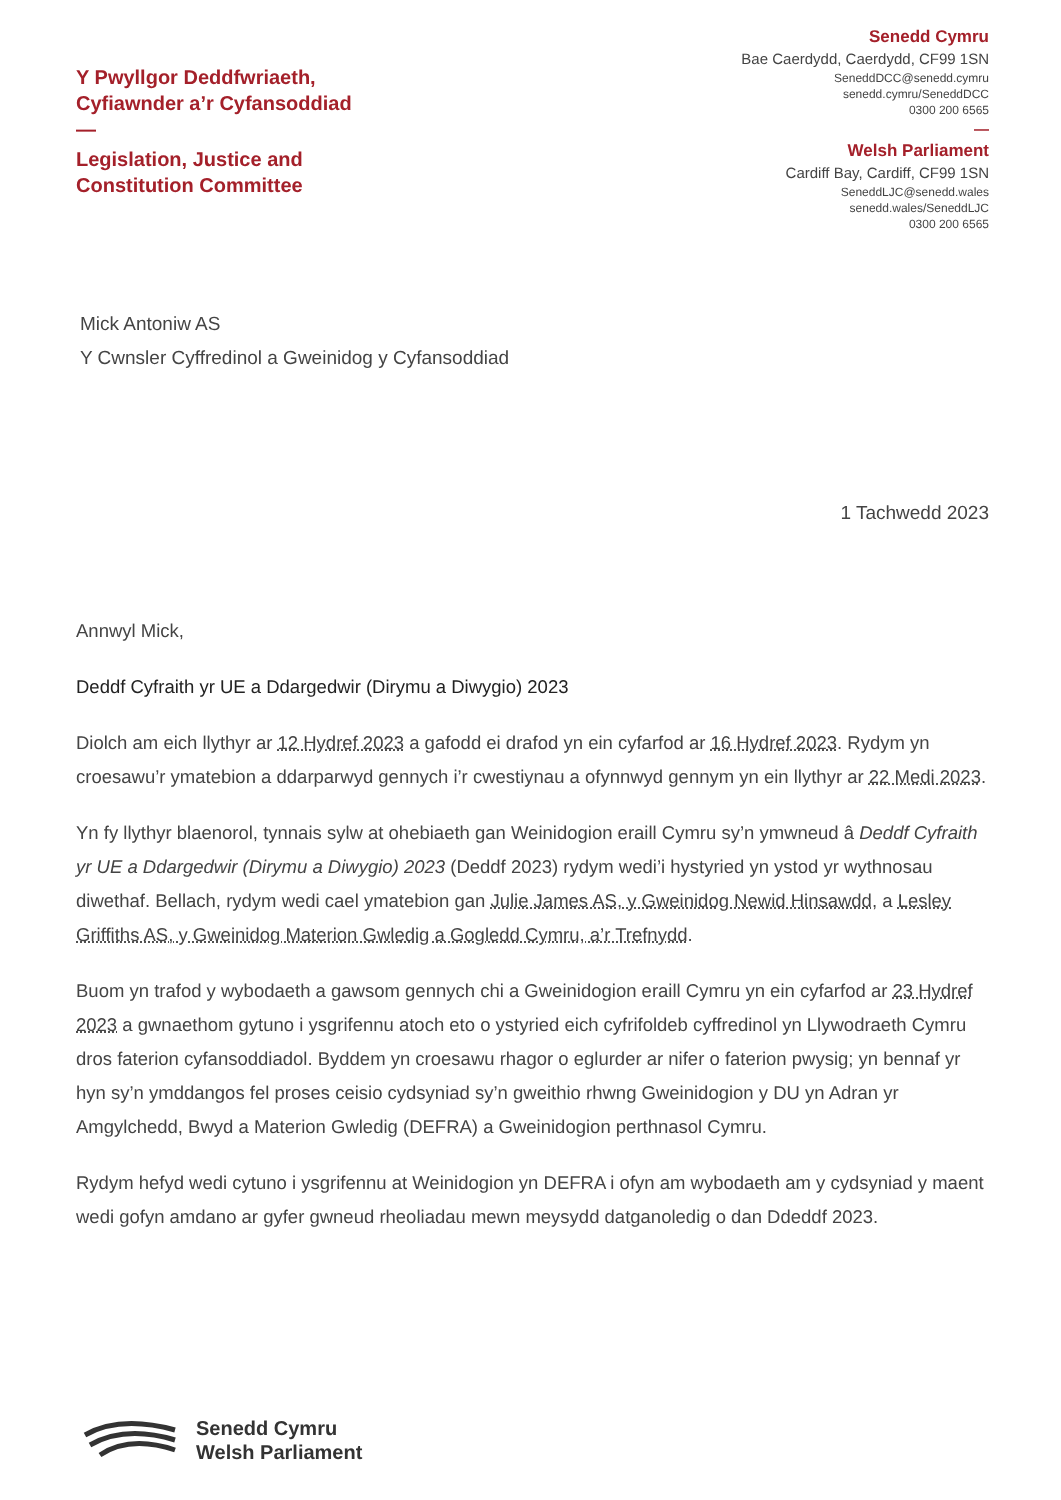Y Pwyllgor Deddfwriaeth,
Cyfiawnder a’r Cyfansoddiad
—
Legislation, Justice and
Constitution Committee
Senedd Cymru
Bae Caerdydd, Caerdydd, CF99 1SN
SeneddDCC@senedd.cymru
senedd.cymru/SeneddDCC
0300 200 6565
—
Welsh Parliament
Cardiff Bay, Cardiff, CF99 1SN
SeneddLJC@senedd.wales
senedd.wales/SeneddLJC
0300 200 6565
Mick Antoniw AS
Y Cwnsler Cyffredinol a Gweinidog y Cyfansoddiad
1 Tachwedd 2023
Annwyl Mick,
Deddf Cyfraith yr UE a Ddargedwir (Dirymu a Diwygio) 2023
Diolch am eich llythyr ar 12 Hydref 2023 a gafodd ei drafod yn ein cyfarfod ar 16 Hydref 2023. Rydym yn croesawu’r ymatebion a ddarparwyd gennych i’r cwestiynau a ofynnwyd gennym yn ein llythyr ar 22 Medi 2023.
Yn fy llythyr blaenorol, tynnais sylw at ohebiaeth gan Weinidogion eraill Cymru sy’n ymwneud â Deddf Cyfraith yr UE a Ddargedwir (Dirymu a Diwygio) 2023 (Deddf 2023) rydym wedi’i hystyried yn ystod yr wythnosau diwethaf. Bellach, rydym wedi cael ymatebion gan Julie James AS, y Gweinidog Newid Hinsawdd, a Lesley Griffiths AS, y Gweinidog Materion Gwledig a Gogledd Cymru, a’r Trefnydd.
Buom yn trafod y wybodaeth a gawsom gennych chi a Gweinidogion eraill Cymru yn ein cyfarfod ar 23 Hydref 2023 a gwnaethom gytuno i ysgrifennu atoch eto o ystyried eich cyfrifoldeb cyffredinol yn Llywodraeth Cymru dros faterion cyfansoddiadol. Byddem yn croesawu rhagor o eglurder ar nifer o faterion pwysig; yn bennaf yr hyn sy’n ymddangos fel proses ceisio cydsyniad sy’n gweithio rhwng Gweinidogion y DU yn Adran yr Amgylchedd, Bwyd a Materion Gwledig (DEFRA) a Gweinidogion perthnasol Cymru.
Rydym hefyd wedi cytuno i ysgrifennu at Weinidogion yn DEFRA i ofyn am wybodaeth am y cydsyniad y maent wedi gofyn amdano ar gyfer gwneud rheoliadau mewn meysydd datganoledig o dan Ddeddf 2023.
Senedd Cymru
Welsh Parliament